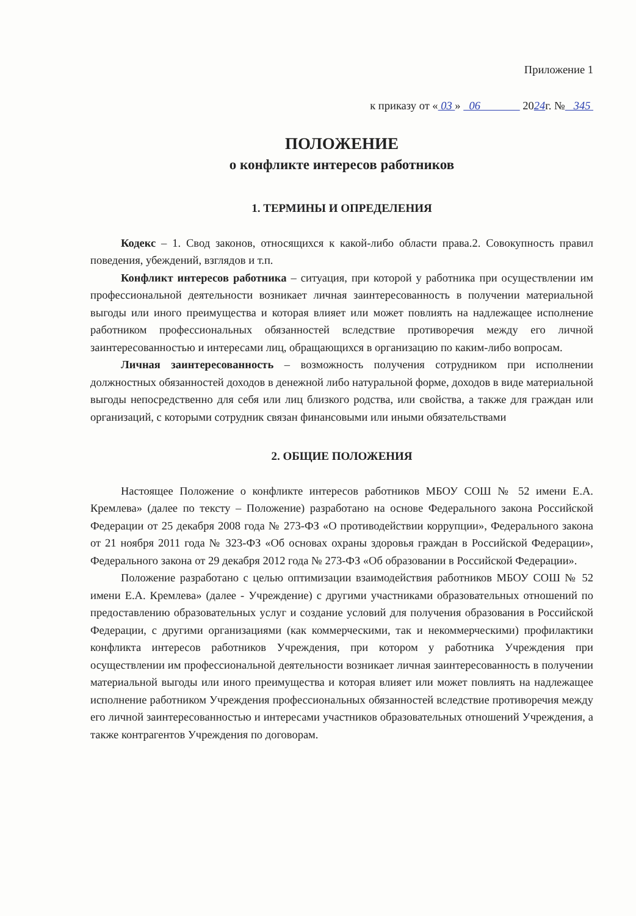Приложение 1
к приказу от « 03 » 06 2024г. № 345
ПОЛОЖЕНИЕ
о конфликте интересов работников
1. ТЕРМИНЫ И ОПРЕДЕЛЕНИЯ
Кодекс – 1. Свод законов, относящихся к какой-либо области права.2. Совокупность правил поведения, убеждений, взглядов и т.п.
Конфликт интересов работника – ситуация, при которой у работника при осуществлении им профессиональной деятельности возникает личная заинтересованность в получении материальной выгоды или иного преимущества и которая влияет или может повлиять на надлежащее исполнение работником профессиональных обязанностей вследствие противоречия между его личной заинтересованностью и интересами лиц, обращающихся в организацию по каким-либо вопросам.
Личная заинтересованность – возможность получения сотрудником при исполнении должностных обязанностей доходов в денежной либо натуральной форме, доходов в виде материальной выгоды непосредственно для себя или лиц близкого родства, или свойства, а также для граждан или организаций, с которыми сотрудник связан финансовыми или иными обязательствами
2. ОБЩИЕ ПОЛОЖЕНИЯ
Настоящее Положение о конфликте интересов работников МБОУ СОШ № 52 имени Е.А. Кремлева» (далее по тексту – Положение) разработано на основе Федерального закона Российской Федерации от 25 декабря 2008 года № 273-ФЗ «О противодействии коррупции», Федерального закона от 21 ноября 2011 года № 323-ФЗ «Об основах охраны здоровья граждан в Российской Федерации», Федерального закона от 29 декабря 2012 года № 273-ФЗ «Об образовании в Российской Федерации».
Положение разработано с целью оптимизации взаимодействия работников МБОУ СОШ № 52 имени Е.А. Кремлева» (далее - Учреждение) с другими участниками образовательных отношений по предоставлению образовательных услуг и создание условий для получения образования в Российской Федерации, с другими организациями (как коммерческими, так и некоммерческими) профилактики конфликта интересов работников Учреждения, при котором у работника Учреждения при осуществлении им профессиональной деятельности возникает личная заинтересованность в получении материальной выгоды или иного преимущества и которая влияет или может повлиять на надлежащее исполнение работником Учреждения профессиональных обязанностей вследствие противоречия между его личной заинтересованностью и интересами участников образовательных отношений Учреждения, а также контрагентов Учреждения по договорам.